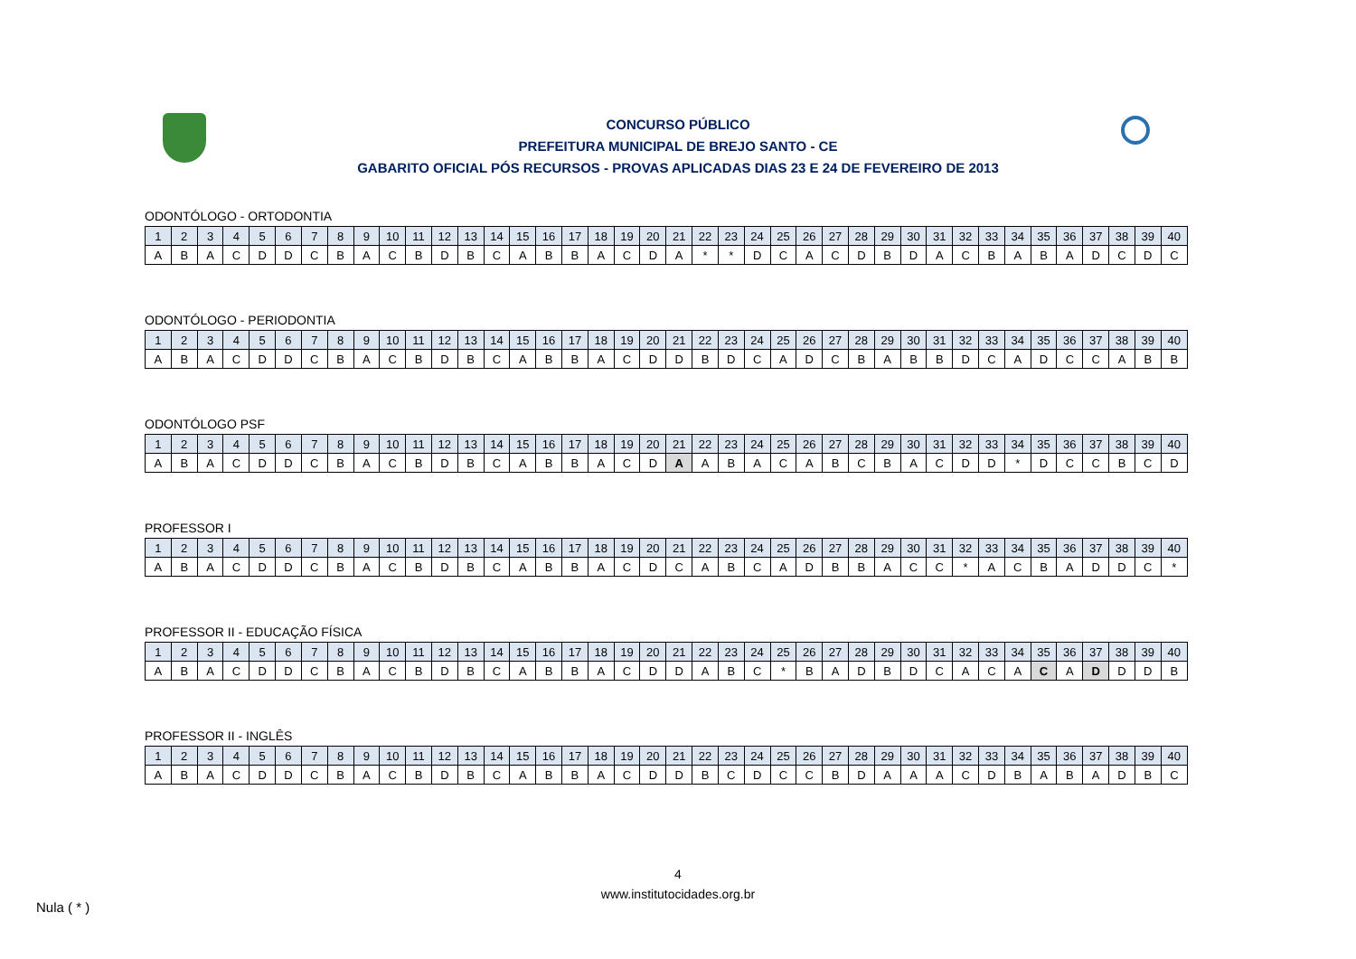CONCURSO PÚBLICO
PREFEITURA MUNICIPAL DE BREJO SANTO - CE
GABARITO OFICIAL PÓS RECURSOS - PROVAS APLICADAS DIAS 23 E 24 DE FEVEREIRO DE 2013
ODONTÓLOGO - ORTODONTIA
| 1 | 2 | 3 | 4 | 5 | 6 | 7 | 8 | 9 | 10 | 11 | 12 | 13 | 14 | 15 | 16 | 17 | 18 | 19 | 20 | 21 | 22 | 23 | 24 | 25 | 26 | 27 | 28 | 29 | 30 | 31 | 32 | 33 | 34 | 35 | 36 | 37 | 38 | 39 | 40 |
| A | B | A | C | D | D | C | B | A | C | B | D | B | C | A | B | B | A | C | D | A | * | * | D | C | A | C | D | B | D | A | C | B | A | B | A | D | C | D | C |
ODONTÓLOGO - PERIODONTIA
| 1 | 2 | 3 | 4 | 5 | 6 | 7 | 8 | 9 | 10 | 11 | 12 | 13 | 14 | 15 | 16 | 17 | 18 | 19 | 20 | 21 | 22 | 23 | 24 | 25 | 26 | 27 | 28 | 29 | 30 | 31 | 32 | 33 | 34 | 35 | 36 | 37 | 38 | 39 | 40 |
| A | B | A | C | D | D | C | B | A | C | B | D | B | C | A | B | B | A | C | D | D | B | D | C | A | D | C | B | A | B | B | D | C | A | D | C | C | A | B | B |
ODONTÓLOGO PSF
| 1 | 2 | 3 | 4 | 5 | 6 | 7 | 8 | 9 | 10 | 11 | 12 | 13 | 14 | 15 | 16 | 17 | 18 | 19 | 20 | 21 | 22 | 23 | 24 | 25 | 26 | 27 | 28 | 29 | 30 | 31 | 32 | 33 | 34 | 35 | 36 | 37 | 38 | 39 | 40 |
| A | B | A | C | D | D | C | B | A | C | B | D | B | C | A | B | B | A | C | D | A | A | B | A | C | A | B | C | B | A | C | D | D | * | D | C | C | B | C | D |
PROFESSOR I
| 1 | 2 | 3 | 4 | 5 | 6 | 7 | 8 | 9 | 10 | 11 | 12 | 13 | 14 | 15 | 16 | 17 | 18 | 19 | 20 | 21 | 22 | 23 | 24 | 25 | 26 | 27 | 28 | 29 | 30 | 31 | 32 | 33 | 34 | 35 | 36 | 37 | 38 | 39 | 40 |
| A | B | A | C | D | D | C | B | A | C | B | D | B | C | A | B | B | A | C | D | C | A | B | C | A | D | B | B | A | C | C | * | A | C | B | A | D | D | C | * |
PROFESSOR II - EDUCAÇÃO FÍSICA
| 1 | 2 | 3 | 4 | 5 | 6 | 7 | 8 | 9 | 10 | 11 | 12 | 13 | 14 | 15 | 16 | 17 | 18 | 19 | 20 | 21 | 22 | 23 | 24 | 25 | 26 | 27 | 28 | 29 | 30 | 31 | 32 | 33 | 34 | 35 | 36 | 37 | 38 | 39 | 40 |
| A | B | A | C | D | D | C | B | A | C | B | D | B | C | A | B | B | A | C | D | D | A | B | C | * | B | A | D | B | D | C | A | C | A | C | A | D | D | D | B |
PROFESSOR II - INGLÊS
| 1 | 2 | 3 | 4 | 5 | 6 | 7 | 8 | 9 | 10 | 11 | 12 | 13 | 14 | 15 | 16 | 17 | 18 | 19 | 20 | 21 | 22 | 23 | 24 | 25 | 26 | 27 | 28 | 29 | 30 | 31 | 32 | 33 | 34 | 35 | 36 | 37 | 38 | 39 | 40 |
| A | B | A | C | D | D | C | B | A | C | B | D | B | C | A | B | B | A | C | D | D | B | C | D | C | C | B | D | A | A | A | C | D | B | A | B | A | D | B | C |
4
www.institutocidades.org.br
Nula ( * )